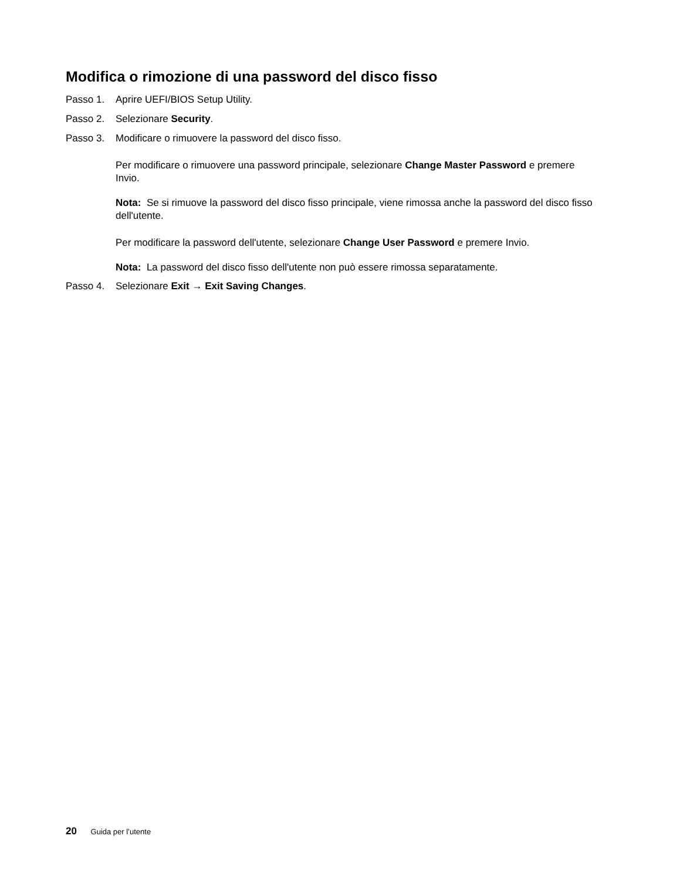Modifica o rimozione di una password del disco fisso
Passo 1. Aprire UEFI/BIOS Setup Utility.
Passo 2. Selezionare Security.
Passo 3. Modificare o rimuovere la password del disco fisso.
Per modificare o rimuovere una password principale, selezionare Change Master Password e premere Invio.
Nota: Se si rimuove la password del disco fisso principale, viene rimossa anche la password del disco fisso dell'utente.
Per modificare la password dell'utente, selezionare Change User Password e premere Invio.
Nota: La password del disco fisso dell'utente non può essere rimossa separatamente.
Passo 4. Selezionare Exit → Exit Saving Changes.
20 Guida per l’utente